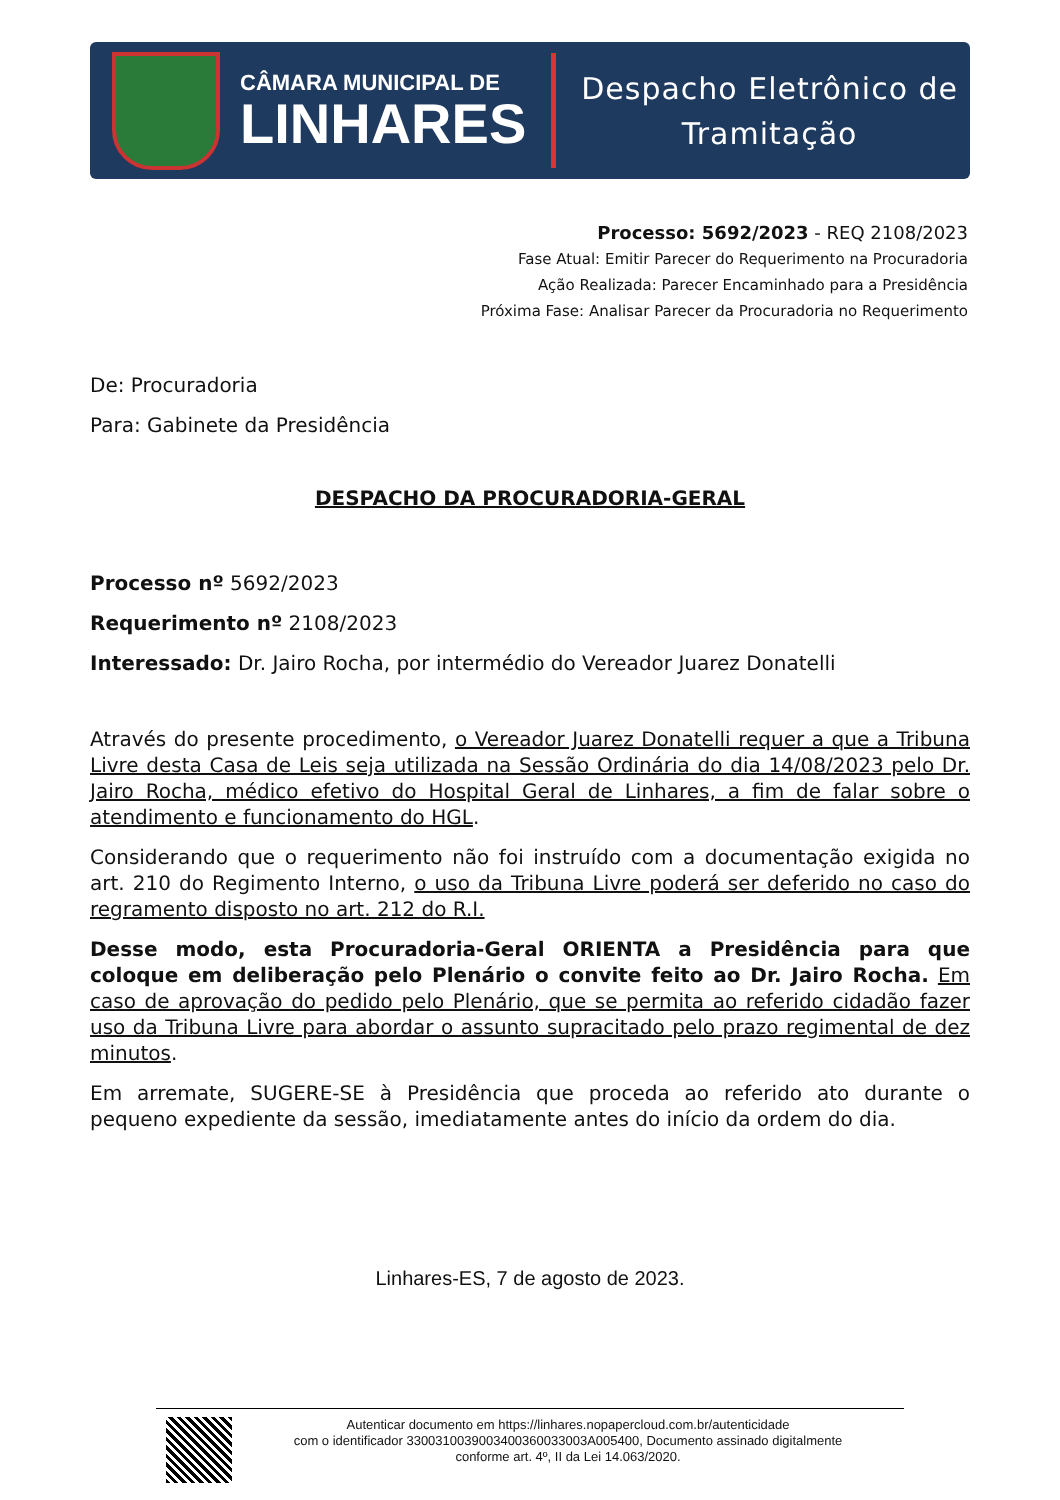CÂMARA MUNICIPAL DE
LINHARES
Despacho Eletrônico de
Tramitação
Processo: 5692/2023 - REQ 2108/2023
Fase Atual: Emitir Parecer do Requerimento na Procuradoria
Ação Realizada: Parecer Encaminhado para a Presidência
Próxima Fase: Analisar Parecer da Procuradoria no Requerimento
De: Procuradoria
Para: Gabinete da Presidência
DESPACHO DA PROCURADORIA-GERAL
Processo nº 5692/2023
Requerimento nº 2108/2023
Interessado: Dr. Jairo Rocha, por intermédio do Vereador Juarez Donatelli
Através do presente procedimento, o Vereador Juarez Donatelli requer a que a Tribuna Livre desta Casa de Leis seja utilizada na Sessão Ordinária do dia 14/08/2023 pelo Dr. Jairo Rocha, médico efetivo do Hospital Geral de Linhares, a fim de falar sobre o atendimento e funcionamento do HGL.
Considerando que o requerimento não foi instruído com a documentação exigida no art. 210 do Regimento Interno, o uso da Tribuna Livre poderá ser deferido no caso do regramento disposto no art. 212 do R.I.
Desse modo, esta Procuradoria-Geral ORIENTA a Presidência para que coloque em deliberação pelo Plenário o convite feito ao Dr. Jairo Rocha. Em caso de aprovação do pedido pelo Plenário, que se permita ao referido cidadão fazer uso da Tribuna Livre para abordar o assunto supracitado pelo prazo regimental de dez minutos.
Em arremate, SUGERE-SE à Presidência que proceda ao referido ato durante o pequeno expediente da sessão, imediatamente antes do início da ordem do dia.
Linhares-ES, 7 de agosto de 2023.
Autenticar documento em https://linhares.nopapercloud.com.br/autenticidade
com o identificador 3300310039003400360033003A005400, Documento assinado digitalmente
conforme art. 4º, II da Lei 14.063/2020.